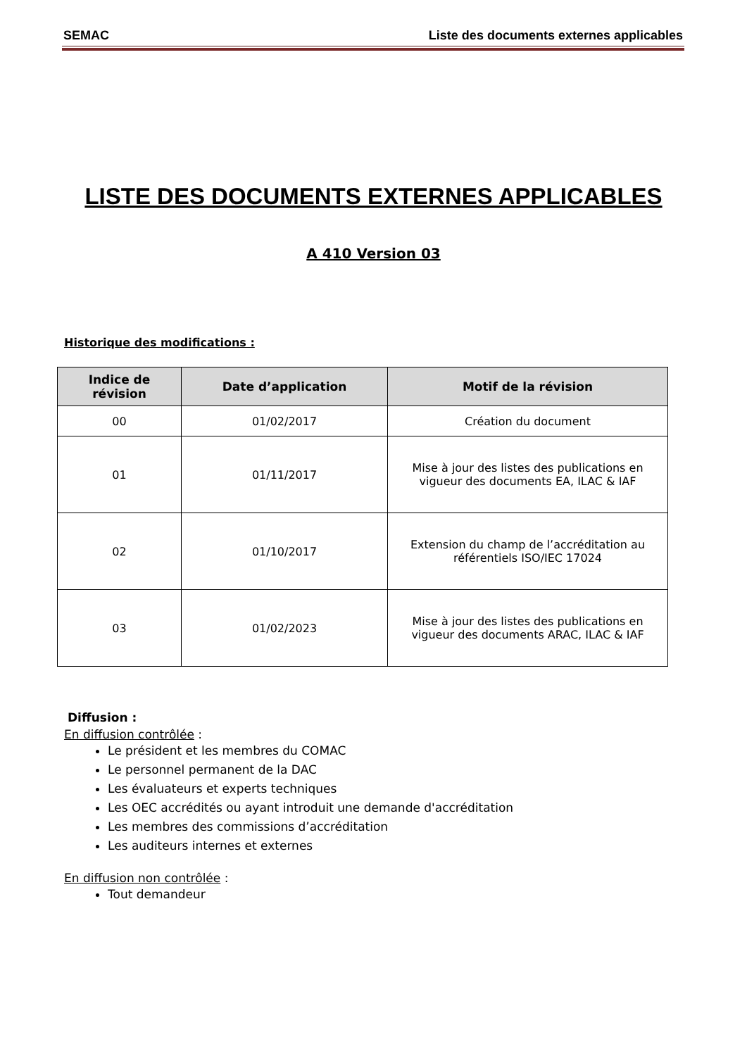SEMAC Liste des documents externes applicables
LISTE DES DOCUMENTS EXTERNES APPLICABLES
A 410 Version 03
Historique des modifications :
| Indice de révision | Date d’application | Motif de la révision |
| --- | --- | --- |
| 00 | 01/02/2017 | Création du document |
| 01 | 01/11/2017 | Mise à jour des listes des publications en vigueur des documents EA, ILAC & IAF |
| 02 | 01/10/2017 | Extension du champ de l’accréditation au référentiels ISO/IEC 17024 |
| 03 | 01/02/2023 | Mise à jour des listes des publications en vigueur des documents ARAC, ILAC & IAF |
Diffusion :
En diffusion contrôlée :
Le président et les membres du COMAC
Le personnel permanent de la DAC
Les évaluateurs et experts techniques
Les OEC accrédités ou ayant introduit une demande d'accréditation
Les membres des commissions d’accréditation
Les auditeurs internes et externes
En diffusion non contrôlée :
Tout demandeur